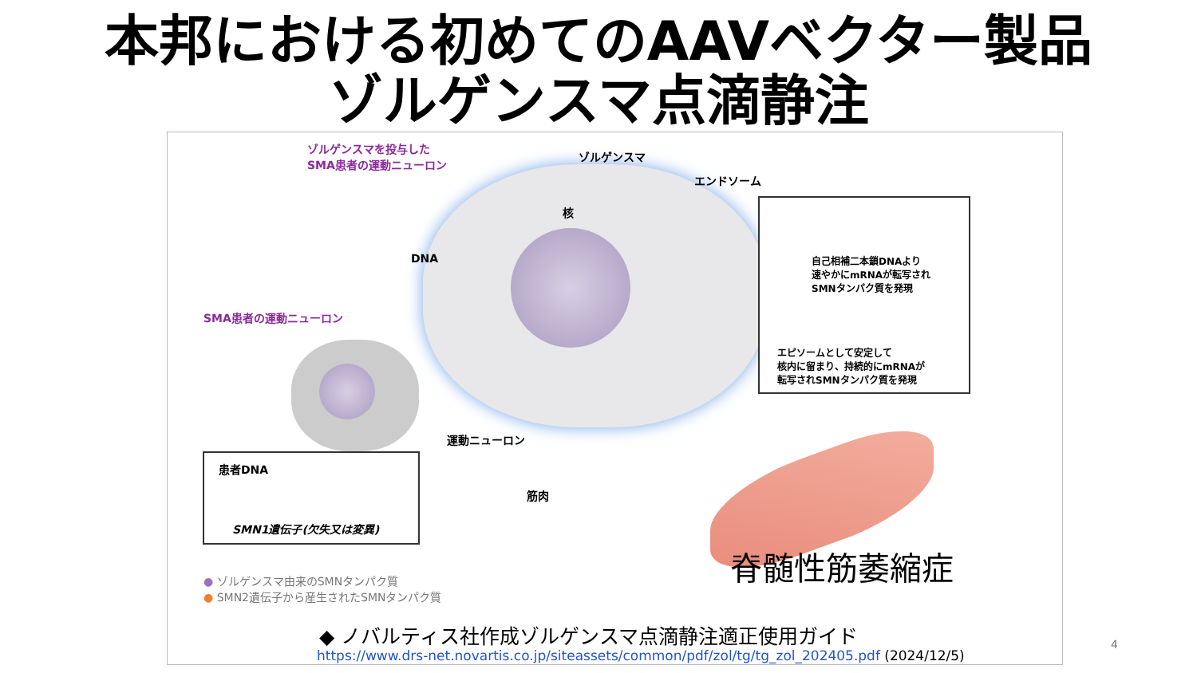本邦における初めてのAAVベクター製品
ゾルゲンスマ点滴静注
ゾルゲンスマを投与した
SMA患者の運動ニューロン
ゾルゲンスマ
エンドソーム
核
DNA
SMA患者の運動ニューロン
運動ニューロン
筋肉
自己相補二本鎖DNAより
速やかにmRNAが転写され
SMNタンパク質を発現
エピソームとして安定して
核内に留まり、持続的にmRNAが
転写されSMNタンパク質を発現
患者DNA
SMN1遺伝子(欠失又は変異)
● ゾルゲンスマ由来のSMNタンパク質
● SMN2遺伝子から産生されたSMNタンパク質
脊髄性筋萎縮症
◆ ノバルティス社作成ゾルゲンスマ点滴静注適正使用ガイド
https://www.drs-net.novartis.co.jp/siteassets/common/pdf/zol/tg/tg_zol_202405.pdf (2024/12/5)
4